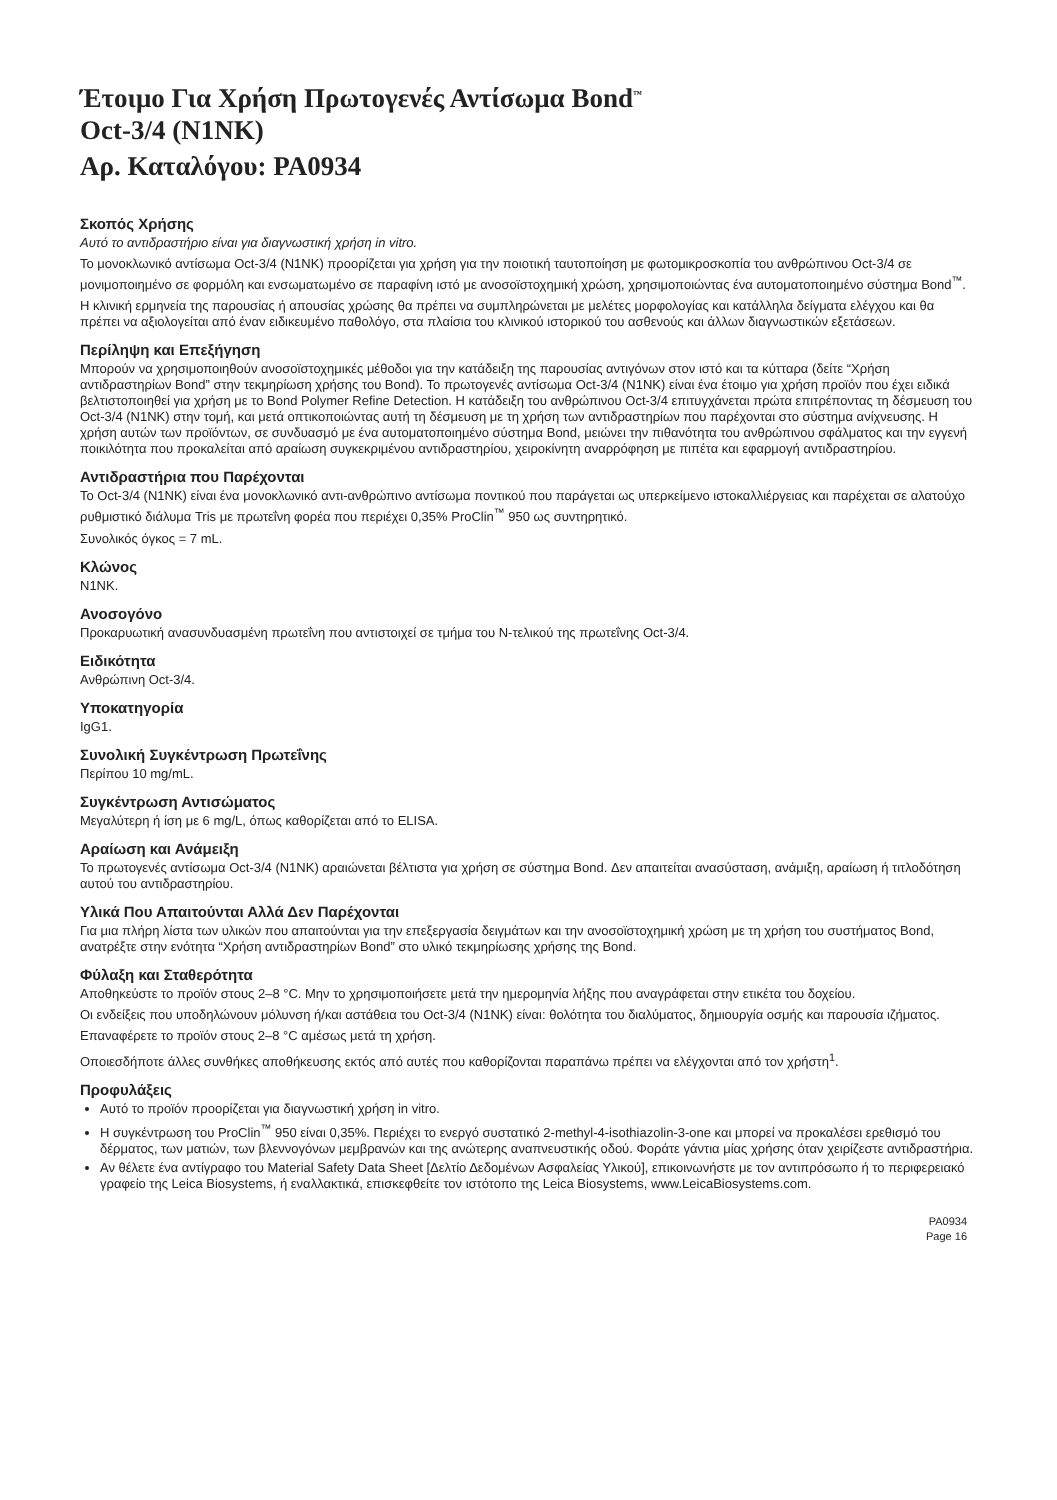Έτοιμο Για Χρήση Πρωτογενές Αντίσωμα Bond<sup>™</sup>
Oct-3/4 (N1NK)
Αρ. Καταλόγου: PA0934
Σκοπός Χρήσης
Αυτό το αντιδραστήριο είναι για διαγνωστική χρήση in vitro.
Το μονοκλωνικό αντίσωμα Oct-3/4 (N1NK) προορίζεται για χρήση για την ποιοτική ταυτοποίηση με φωτομικροσκοπία του ανθρώπινου Oct-3/4 σε μονιμοποιημένο σε φορμόλη και ενσωματωμένο σε παραφίνη ιστό με ανοσοϊστοχημική χρώση, χρησιμοποιώντας ένα αυτοματοποιημένο σύστημα Bond<sup>™</sup>.
Η κλινική ερμηνεία της παρουσίας ή απουσίας χρώσης θα πρέπει να συμπληρώνεται με μελέτες μορφολογίας και κατάλληλα δείγματα ελέγχου και θα πρέπει να αξιολογείται από έναν ειδικευμένο παθολόγο, στα πλαίσια του κλινικού ιστορικού του ασθενούς και άλλων διαγνωστικών εξετάσεων.
Περίληψη και Επεξήγηση
Μπορούν να χρησιμοποιηθούν ανοσοϊστοχημικές μέθοδοι για την κατάδειξη της παρουσίας αντιγόνων στον ιστό και τα κύτταρα (δείτε “Χρήση αντιδραστηρίων Bond” στην τεκμηρίωση χρήσης του Bond). Το πρωτογενές αντίσωμα Oct-3/4 (N1NK) είναι ένα έτοιμο για χρήση προϊόν που έχει ειδικά βελτιστοποιηθεί για χρήση με το Bond Polymer Refine Detection. Η κατάδειξη του ανθρώπινου Oct-3/4 επιτυγχάνεται πρώτα επιτρέποντας τη δέσμευση του Oct-3/4 (N1NK) στην τομή, και μετά οπτικοποιώντας αυτή τη δέσμευση με τη χρήση των αντιδραστηρίων που παρέχονται στο σύστημα ανίχνευσης. Η χρήση αυτών των προϊόντων, σε συνδυασμό με ένα αυτοματοποιημένο σύστημα Bond, μειώνει την πιθανότητα του ανθρώπινου σφάλματος και την εγγενή ποικιλότητα που προκαλείται από αραίωση συγκεκριμένου αντιδραστηρίου, χειροκίνητη αναρρόφηση με πιπέτα και εφαρμογή αντιδραστηρίου.
Αντιδραστήρια που Παρέχονται
Το Oct-3/4 (N1NK) είναι ένα μονοκλωνικό αντι-ανθρώπινο αντίσωμα ποντικού που παράγεται ως υπερκείμενο ιστοκαλλιέργειας και παρέχεται σε αλατούχο ρυθμιστικό διάλυμα Tris με πρωτεΐνη φορέα που περιέχει 0,35% ProClin<sup>™</sup> 950 ως συντηρητικό.
Συνολικός όγκος = 7 mL.
Κλώνος
N1NK.
Ανοσογόνο
Προκαρυωτική ανασυνδυασμένη πρωτεΐνη που αντιστοιχεί σε τμήμα του N-τελικού της πρωτεΐνης Oct-3/4.
Ειδικότητα
Ανθρώπινη Oct-3/4.
Υποκατηγορία
IgG1.
Συνολική Συγκέντρωση Πρωτεΐνης
Περίπου 10 mg/mL.
Συγκέντρωση Αντισώματος
Μεγαλύτερη ή ίση με 6 mg/L, όπως καθορίζεται από το ELISA.
Αραίωση και Ανάμειξη
Το πρωτογενές αντίσωμα Oct-3/4 (N1NK) αραιώνεται βέλτιστα για χρήση σε σύστημα Bond. Δεν απαιτείται ανασύσταση, ανάμιξη, αραίωση ή τιτλοδότηση αυτού του αντιδραστηρίου.
Υλικά Που Απαιτούνται Αλλά Δεν Παρέχονται
Για μια πλήρη λίστα των υλικών που απαιτούνται για την επεξεργασία δειγμάτων και την ανοσοϊστοχημική χρώση με τη χρήση του συστήματος Bond, ανατρέξτε στην ενότητα “Χρήση αντιδραστηρίων Bond” στο υλικό τεκμηρίωσης χρήσης της Bond.
Φύλαξη και Σταθερότητα
Αποθηκεύστε το προϊόν στους 2–8 °C. Μην το χρησιμοποιήσετε μετά την ημερομηνία λήξης που αναγράφεται στην ετικέτα του δοχείου.
Οι ενδείξεις που υποδηλώνουν μόλυνση ή/και αστάθεια του Oct-3/4 (N1NK) είναι: θολότητα του διαλύματος, δημιουργία οσμής και παρουσία ιζήματος.
Επαναφέρετε το προϊόν στους 2–8 °C αμέσως μετά τη χρήση.
Οποιεσδήποτε άλλες συνθήκες αποθήκευσης εκτός από αυτές που καθορίζονται παραπάνω πρέπει να ελέγχονται από τον χρήστη<sup>1</sup>.
Προφυλάξεις
Αυτό το προϊόν προορίζεται για διαγνωστική χρήση in vitro.
Η συγκέντρωση του ProClin<sup>™</sup> 950 είναι 0,35%. Περιέχει το ενεργό συστατικό 2-methyl-4-isothiazolin-3-one και μπορεί να προκαλέσει ερεθισμό του δέρματος, των ματιών, των βλεννογόνων μεμβρανών και της ανώτερης αναπνευστικής οδού. Φοράτε γάντια μίας χρήσης όταν χειρίζεστε αντιδραστήρια.
Αν θέλετε ένα αντίγραφο του Material Safety Data Sheet [Δελτίο Δεδομένων Ασφαλείας Υλικού], επικοινωνήστε με τον αντιπρόσωπο ή το περιφερειακό γραφείο της Leica Biosystems, ή εναλλακτικά, επισκεφθείτε τον ιστότοπο της Leica Biosystems, www.LeicaBiosystems.com.
PA0934
Page 16